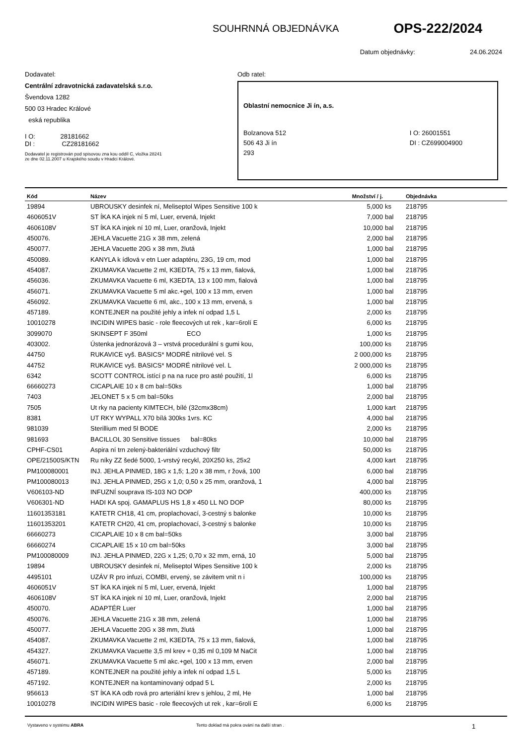SOUHRNNÁ OBJEDNÁVKA OPS-222/2024
Datum objednávky: 24.06.2024
Dodavatel:
Centrální zdravotnická zadavatelská s.r.o.
Švendova 1282
500 03 Hradec Králové
eská republika
I O: 28181662
DI : CZ28181662
Dodavatel je registrován pod spisovou zna kou oddíl C, vložka 28241
ze dne 02.11.2007 u Krajského soudu v Hradci Králové.
Odb ratel:
Oblastní nemocnice Ji ín, a.s.
Bolzanova 512
506 43 Ji ín
293
I O: 26001551
DI : CZ699004900
| Kód | Název | Množství / j. | | Objednávka |
| --- | --- | --- | --- | --- |
| 19894 | UBROUSKY desinfek ní, Meliseptol Wipes Sensitive 100 k | 5,000 | ks | 218795 |
| 4606051V | ST ÍKA KA injek ní 5 ml, Luer, ervená, Injekt | 7,000 | bal | 218795 |
| 4606108V | ST ÍKA KA injek ní 10 ml, Luer, oranžová, Injekt | 10,000 | bal | 218795 |
| 450076. | JEHLA Vacuette 21G x 38 mm, zelená | 2,000 | bal | 218795 |
| 450077. | JEHLA Vacuette 20G x 38 mm, žlutá | 1,000 | bal | 218795 |
| 450089. | KANYLA k ídlová v etn Luer adaptéru, 23G, 19 cm, mod | 1,000 | bal | 218795 |
| 454087. | ZKUMAVKA Vacuette 2 ml, K3EDTA, 75 x 13 mm, fialová, | 1,000 | bal | 218795 |
| 456036. | ZKUMAVKA Vacuette 6 ml, K3EDTA, 13 x 100 mm, fialová | 1,000 | bal | 218795 |
| 456071. | ZKUMAVKA Vacuette 5 ml akc.+gel, 100 x 13 mm, erven | 1,000 | bal | 218795 |
| 456092. | ZKUMAVKA Vacuette 6 ml, akc., 100 x 13 mm, ervená, s | 1,000 | bal | 218795 |
| 457189. | KONTEJNER na použité jehly a infek ní odpad 1,5 L | 2,000 | ks | 218795 |
| 10010278 | INCIDIN WIPES basic - role fleecových ut rek , kar=6rolí E | 6,000 | ks | 218795 |
| 3099070 | SKINSEPT F 350ml ECO | 1,000 | ks | 218795 |
| 403002. | Ústenka jednorázová 3 – vrstvá procedurální s gumi kou, | 100,000 | ks | 218795 |
| 44750 | RUKAVICE vyš. BASICS* MODRÉ nitrilové vel. S | 2 000,000 | ks | 218795 |
| 44752 | RUKAVICE vyš. BASICS* MODRÉ nitrilové vel. L | 2 000,000 | ks | 218795 |
| 6342 | SCOTT CONTROL istící p na na ruce pro asté použití, 1l | 6,000 | ks | 218795 |
| 66660273 | CICAPLAIE 10 x 8 cm bal=50ks | 1,000 | bal | 218795 |
| 7403 | JELONET 5 x 5 cm bal=50ks | 2,000 | bal | 218795 |
| 7505 | Ut rky na pacienty KIMTECH, bílé (32cmx38cm) | 1,000 | kart | 218795 |
| 8381 | UT RKY WYPALL X70 bílá 300ks 1vrs. KC | 4,000 | bal | 218795 |
| 981039 | Sterillium med 5l BODE | 2,000 | ks | 218795 |
| 981693 | BACILLOL 30 Sensitive tissues bal=80ks | 10,000 | bal | 218795 |
| CPHF-CS01 | Aspira ní trn zelený-bakteriální vzduchový filtr | 50,000 | ks | 218795 |
| OPE/21500S/KTN | Ru níky ZZ šedé 5000, 1-vrstvý recykl, 20X250 ks, 25x2 | 4,000 | kart | 218795 |
| PM100080001 | INJ. JEHLA PINMED, 18G x 1,5; 1,20 x 38 mm, r žová, 100 | 6,000 | bal | 218795 |
| PM100080013 | INJ. JEHLA PINMED, 25G x 1,0; 0,50 x 25 mm, oranžová, 1 | 4,000 | bal | 218795 |
| V606103-ND | INFUZNÍ souprava IS-103 NO DOP | 400,000 | ks | 218795 |
| V606301-ND | HADI KA spoj. GAMAPLUS HS 1,8 x 450 LL NO DOP | 80,000 | ks | 218795 |
| 11601353181 | KATETR CH18, 41 cm, proplachovací, 3-cestný s balonke | 10,000 | ks | 218795 |
| 11601353201 | KATETR CH20, 41 cm, proplachovací, 3-cestný s balonke | 10,000 | ks | 218795 |
| 66660273 | CICAPLAIE 10 x 8 cm bal=50ks | 3,000 | bal | 218795 |
| 66660274 | CICAPLAIE 15 x 10 cm bal=50ks | 3,000 | bal | 218795 |
| PM100080009 | INJ. JEHLA PINMED, 22G x 1,25; 0,70 x 32 mm, erná, 10 | 5,000 | bal | 218795 |
| 19894 | UBROUSKY desinfek ní, Meliseptol Wipes Sensitive 100 k | 2,000 | ks | 218795 |
| 4495101 | UZÁV R pro infuzi, COMBI, ervený, se závitem vnit n i | 100,000 | ks | 218795 |
| 4606051V | ST ÍKA KA injek ní 5 ml, Luer, ervená, Injekt | 1,000 | bal | 218795 |
| 4606108V | ST ÍKA KA injek ní 10 ml, Luer, oranžová, Injekt | 2,000 | bal | 218795 |
| 450070. | ADAPTÉR Luer | 1,000 | bal | 218795 |
| 450076. | JEHLA Vacuette 21G x 38 mm, zelená | 1,000 | bal | 218795 |
| 450077. | JEHLA Vacuette 20G x 38 mm, žlutá | 1,000 | bal | 218795 |
| 454087. | ZKUMAVKA Vacuette 2 ml, K3EDTA, 75 x 13 mm, fialová, | 1,000 | bal | 218795 |
| 454327. | ZKUMAVKA Vacuette 3,5 ml krev + 0,35 ml 0,109 M NaCit | 1,000 | bal | 218795 |
| 456071. | ZKUMAVKA Vacuette 5 ml akc.+gel, 100 x 13 mm, erven | 2,000 | bal | 218795 |
| 457189. | KONTEJNER na použité jehly a infek ní odpad 1,5 L | 5,000 | ks | 218795 |
| 457192. | KONTEJNER na kontaminovaný odpad 5 L | 2,000 | ks | 218795 |
| 956613 | ST ÍKA KA odb rová pro arteriální krev s jehlou, 2 ml, He | 1,000 | bal | 218795 |
| 10010278 | INCIDIN WIPES basic - role fleecových ut rek , kar=6rolí E | 6,000 | ks | 218795 |
Vystaveno v systému ABRA Tento doklad má pokra ování na další stran . 1